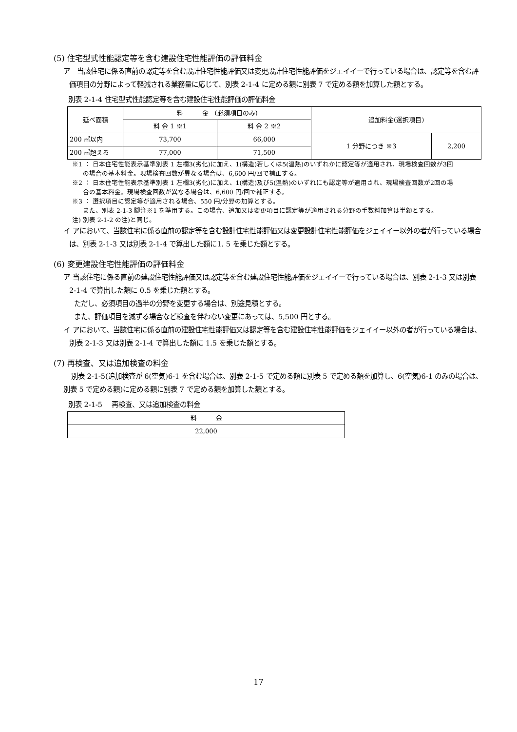(5) 住宅型式性能認定等を含む建設住宅性能評価の評価料金
ア　当該住宅に係る直前の認定等を含む設計住宅性能評価又は変更設計住宅性能評価をジェイイーで行っている場合は、認定等を含む評価項目の分野によって軽減される業務量に応じて、別表 2-1-4 に定める額に別表 7 で定める額を加算した額とする。
別表 2-1-4 住宅型式性能認定等を含む建設住宅性能評価の評価料金
| 延べ面積 | 料 金 (必須項目のみ) | | 追加料金(選択項目) | |
| | 料 金 1 ※1 | 料 金 2 ※2 | | |
| 200 ㎡以内 | 73,700 | 66,000 | 1 分野につき ※3 | 2,200 |
| 200 ㎡超える | 77,000 | 71,500 | | |
※1 ： 日本住宅性能表示基準別表 1 左欄3(劣化)に加え、1(構造)若しくは5(温熱)のいずれかに認定等が適用され、現場検査回数が3回
の場合の基本料金。現場検査回数が異なる場合は、6,600 円/回で補正する。
※2 ： 日本住宅性能表示基準別表 1 左欄3(劣化)に加え、1(構造)及び5(温熱)のいずれにも認定等が適用され、現場検査回数が2回の場
合の基本料金。現場検査回数が異なる場合は、6,600 円/回で補正する。
※3 ： 選択項目に認定等が適用される場合、550 円/分野の加算とする。
また、別表 2-1-3 脚注※1 を準用する。この場合、追加又は変更項目に認定等が適用される分野の手数料加算は半額とする。
注) 別表 2-1-2 の注)と同じ。
イ アにおいて、当該住宅に係る直前の認定等を含む設計住宅性能評価又は変更設計住宅性能評価をジェイイー以外の者が行っている場合は、別表 2-1-3 又は別表 2-1-4 で算出した額に1. 5 を乗じた額とする。
(6) 変更建設住宅性能評価の評価料金
ア 当該住宅に係る直前の建設住宅性能評価又は認定等を含む建設住宅性能評価をジェイイーで行っている場合は、別表 2-1-3 又は別表 2-1-4 で算出した額に 0.5 を乗じた額とする。
ただし、必須項目の過半の分野を変更する場合は、別途見積とする。
また、評価項目を減ずる場合など検査を伴わない変更にあっては、5,500 円とする。
イ アにおいて、当該住宅に係る直前の建設住宅性能評価又は認定等を含む建設住宅性能評価をジェイイー以外の者が行っている場合は、別表 2-1-3 又は別表 2-1-4 で算出した額に 1.5 を乗じた額とする。
(7) 再検査、又は追加検査の料金
別表 2-1-5(追加検査が 6(空気)6-1 を含む場合は、別表 2-1-5 で定める額に別表 5 で定める額を加算し、6(空気)6-1 のみの場合は、別表 5 で定める額)に定める額に別表 7 で定める額を加算した額とする。
別表 2-1-5　 再検査、又は追加検査の料金
| 料 金 |
| 22,000 |
17